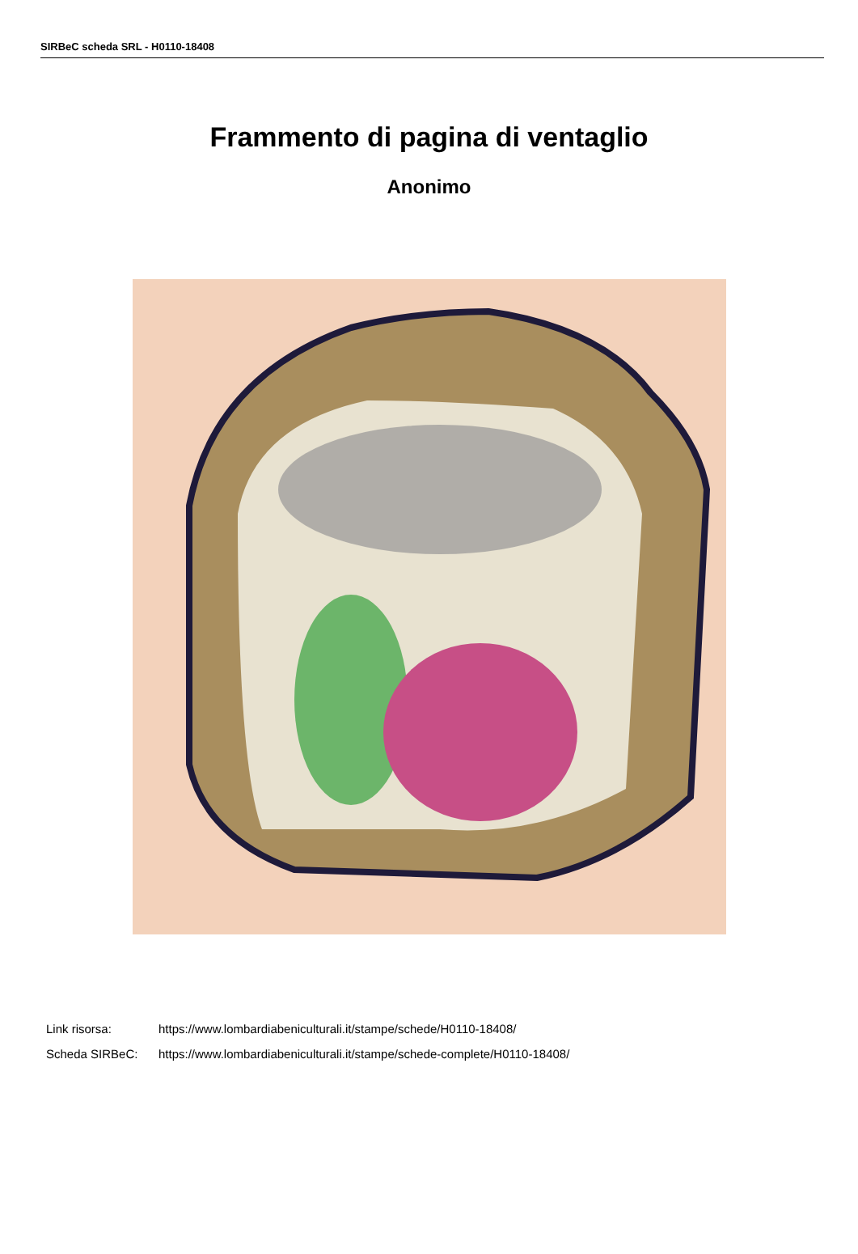SIRBeC scheda SRL - H0110-18408
Frammento di pagina di ventaglio
Anonimo
Link risorsa: https://www.lombardiabeniculturali.it/stampe/schede/H0110-18408/
Scheda SIRBeC: https://www.lombardiabeniculturali.it/stampe/schede-complete/H0110-18408/